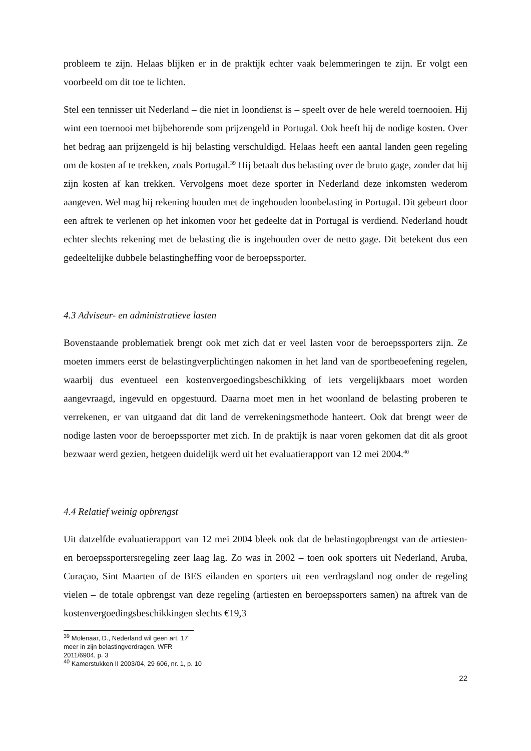probleem te zijn. Helaas blijken er in de praktijk echter vaak belemmeringen te zijn. Er volgt een voorbeeld om dit toe te lichten.
Stel een tennisser uit Nederland – die niet in loondienst is – speelt over de hele wereld toernooien. Hij wint een toernooi met bijbehorende som prijzengeld in Portugal. Ook heeft hij de nodige kosten. Over het bedrag aan prijzengeld is hij belasting verschuldigd. Helaas heeft een aantal landen geen regeling om de kosten af te trekken, zoals Portugal.<sup>39</sup> Hij betaalt dus belasting over de bruto gage, zonder dat hij zijn kosten af kan trekken. Vervolgens moet deze sporter in Nederland deze inkomsten wederom aangeven. Wel mag hij rekening houden met de ingehouden loonbelasting in Portugal. Dit gebeurt door een aftrek te verlenen op het inkomen voor het gedeelte dat in Portugal is verdiend. Nederland houdt echter slechts rekening met de belasting die is ingehouden over de netto gage. Dit betekent dus een gedeeltelijke dubbele belastingheffing voor de beroepssporter.
4.3 Adviseur- en administratieve lasten
Bovenstaande problematiek brengt ook met zich dat er veel lasten voor de beroepssporters zijn. Ze moeten immers eerst de belastingverplichtingen nakomen in het land van de sportbeoefening regelen, waarbij dus eventueel een kostenvergoedingsbeschikking of iets vergelijkbaars moet worden aangevraagd, ingevuld en opgestuurd. Daarna moet men in het woonland de belasting proberen te verrekenen, er van uitgaand dat dit land de verrekeningsmethode hanteert. Ook dat brengt weer de nodige lasten voor de beroepssporter met zich. In de praktijk is naar voren gekomen dat dit als groot bezwaar werd gezien, hetgeen duidelijk werd uit het evaluatierapport van 12 mei 2004.<sup>40</sup>
4.4 Relatief weinig opbrengst
Uit datzelfde evaluatierapport van 12 mei 2004 bleek ook dat de belastingopbrengst van de artiesten- en beroepssportersregeling zeer laag lag. Zo was in 2002 – toen ook sporters uit Nederland, Aruba, Curaçao, Sint Maarten of de BES eilanden en sporters uit een verdragsland nog onder de regeling vielen – de totale opbrengst van deze regeling (artiesten en beroepssporters samen) na aftrek van de kostenvergoedingsbeschikkingen slechts €19,3
<sup>39</sup> Molenaar, D., Nederland wil geen art. 17 meer in zijn belastingverdragen, WFR 2011/6904, p. 3
<sup>40</sup> Kamerstukken II 2003/04, 29 606, nr. 1, p. 10
22